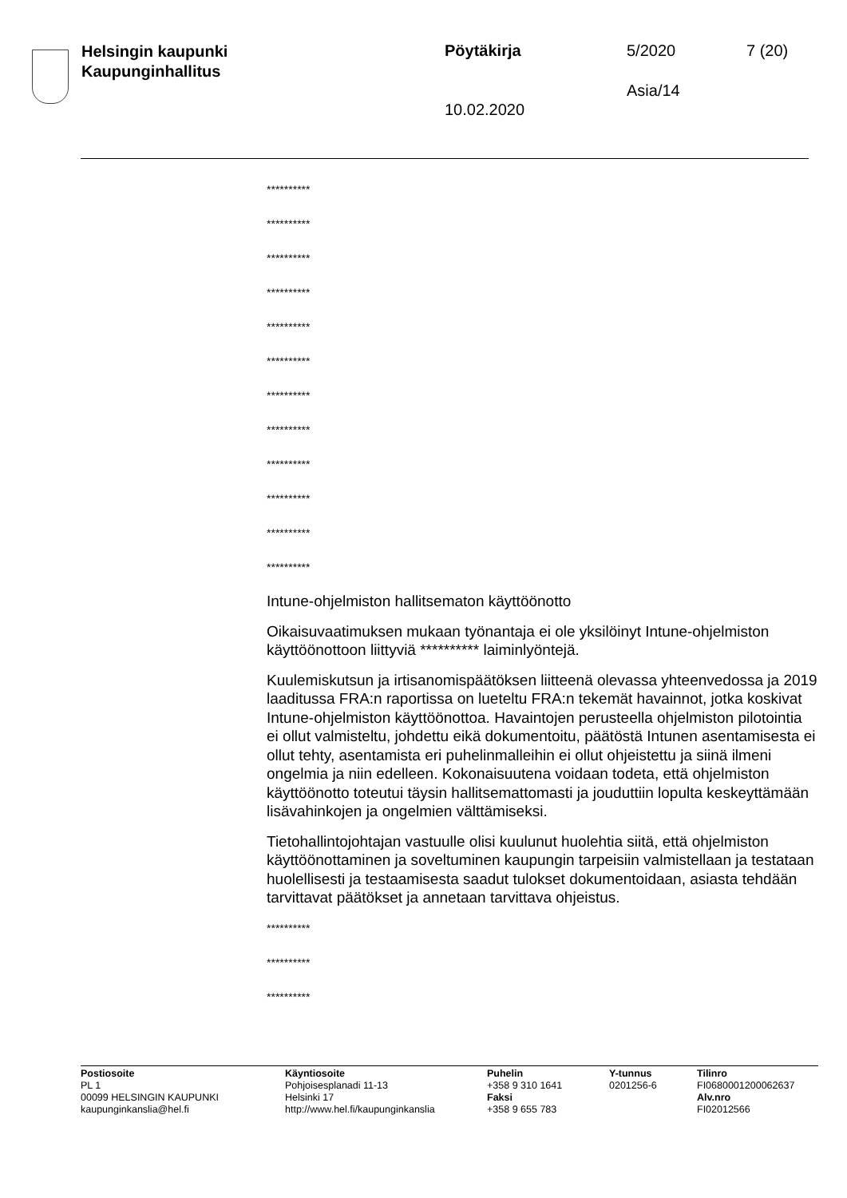Helsingin kaupunki
Kaupunginhallitus
Pöytäkirja 5/2020 7 (20)
Asia/14
10.02.2020
**********
**********
**********
**********
**********
**********
**********
**********
**********
**********
**********
**********
Intune-ohjelmiston hallitsematon käyttöönotto
Oikaisuvaatimuksen mukaan työnantaja ei ole yksilöinyt Intune-ohjelmiston käyttöönottoon liittyviä ********** laiminlyöntejä.
Kuulemiskutsun ja irtisanomispäätöksen liitteenä olevassa yhteenvedossa ja 2019 laaditussa FRA:n raportissa on lueteltu FRA:n tekemät havainnot, jotka koskivat Intune-ohjelmiston käyttöönottoa. Havaintojen perusteella ohjelmiston pilotointia ei ollut valmisteltu, johdettu eikä dokumentoitu, päätöstä Intunen asentamisesta ei ollut tehty, asentamista eri puhelinmalleihin ei ollut ohjeistettu ja siinä ilmeni ongelmia ja niin edelleen. Kokonaisuutena voidaan todeta, että ohjelmiston käyttöönotto toteutui täysin hallitsemattomasti ja jouduttiin lopulta keskeyttämään lisävahinkojen ja ongelmien välttämiseksi.
Tietohallintojohtajan vastuulle olisi kuulunut huolehtia siitä, että ohjelmiston käyttöönottaminen ja soveltuminen kaupungin tarpeisiin valmistellaan ja testataan huolellisesti ja testaamisesta saadut tulokset dokumentoidaan, asiasta tehdään tarvittavat päätökset ja annetaan tarvittava ohjeistus.
**********
**********
**********
Postiosoite
PL 1
00099 HELSINGIN KAUPUNKI
kaupunginkanslia@hel.fi
Käyntiosoite
Pohjoisesplanadi 11-13
Helsinki 17
http://www.hel.fi/kaupunginkanslia
Puhelin
+358 9 310 1641
Faksi
+358 9 655 783
Y-tunnus
0201256-6
Tilinro
FI0680001200062637
Alv.nro
FI02012566